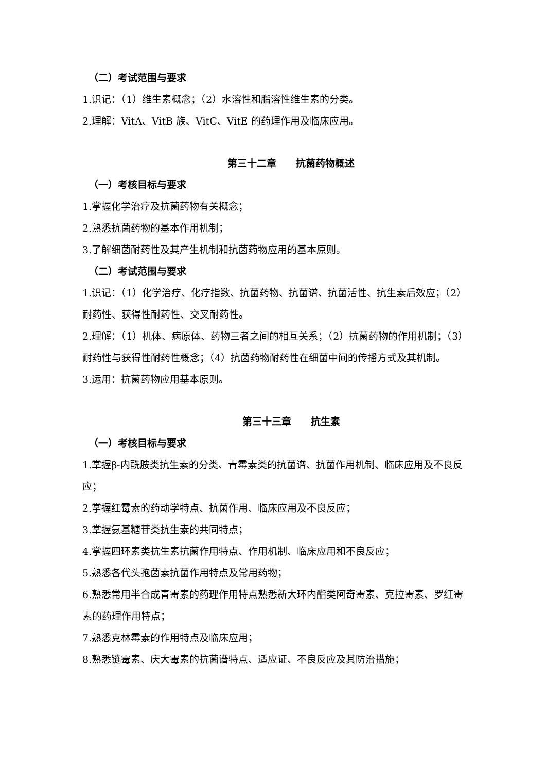（二）考试范围与要求
1.识记：（1）维生素概念；（2）水溶性和脂溶性维生素的分类。
2.理解：VitA、VitB 族、VitC、VitE 的药理作用及临床应用。
第三十二章　　抗菌药物概述
（一）考核目标与要求
1.掌握化学治疗及抗菌药物有关概念；
2.熟悉抗菌药物的基本作用机制；
3.了解细菌耐药性及其产生机制和抗菌药物应用的基本原则。
（二）考试范围与要求
1.识记：（1）化学治疗、化疗指数、抗菌药物、抗菌谱、抗菌活性、抗生素后效应；（2）耐药性、获得性耐药性、交叉耐药性。
2.理解：（1）机体、病原体、药物三者之间的相互关系；（2）抗菌药物的作用机制；（3）耐药性与获得性耐药性概念；（4）抗菌药物耐药性在细菌中间的传播方式及其机制。
3.运用：抗菌药物应用基本原则。
第三十三章　　抗生素
（一）考核目标与要求
1.掌握β-内酰胺类抗生素的分类、青霉素类的抗菌谱、抗菌作用机制、临床应用及不良反应；
2.掌握红霉素的药动学特点、抗菌作用、临床应用及不良反应；
3.掌握氨基糖苷类抗生素的共同特点；
4.掌握四环素类抗生素抗菌作用特点、作用机制、临床应用和不良反应；
5.熟悉各代头孢菌素抗菌作用特点及常用药物；
6.熟悉常用半合成青霉素的药理作用特点熟悉新大环内酯类阿奇霉素、克拉霉素、罗红霉素的药理作用特点；
7.熟悉克林霉素的作用特点及临床应用；
8.熟悉链霉素、庆大霉素的抗菌谱特点、适应证、不良反应及其防治措施；